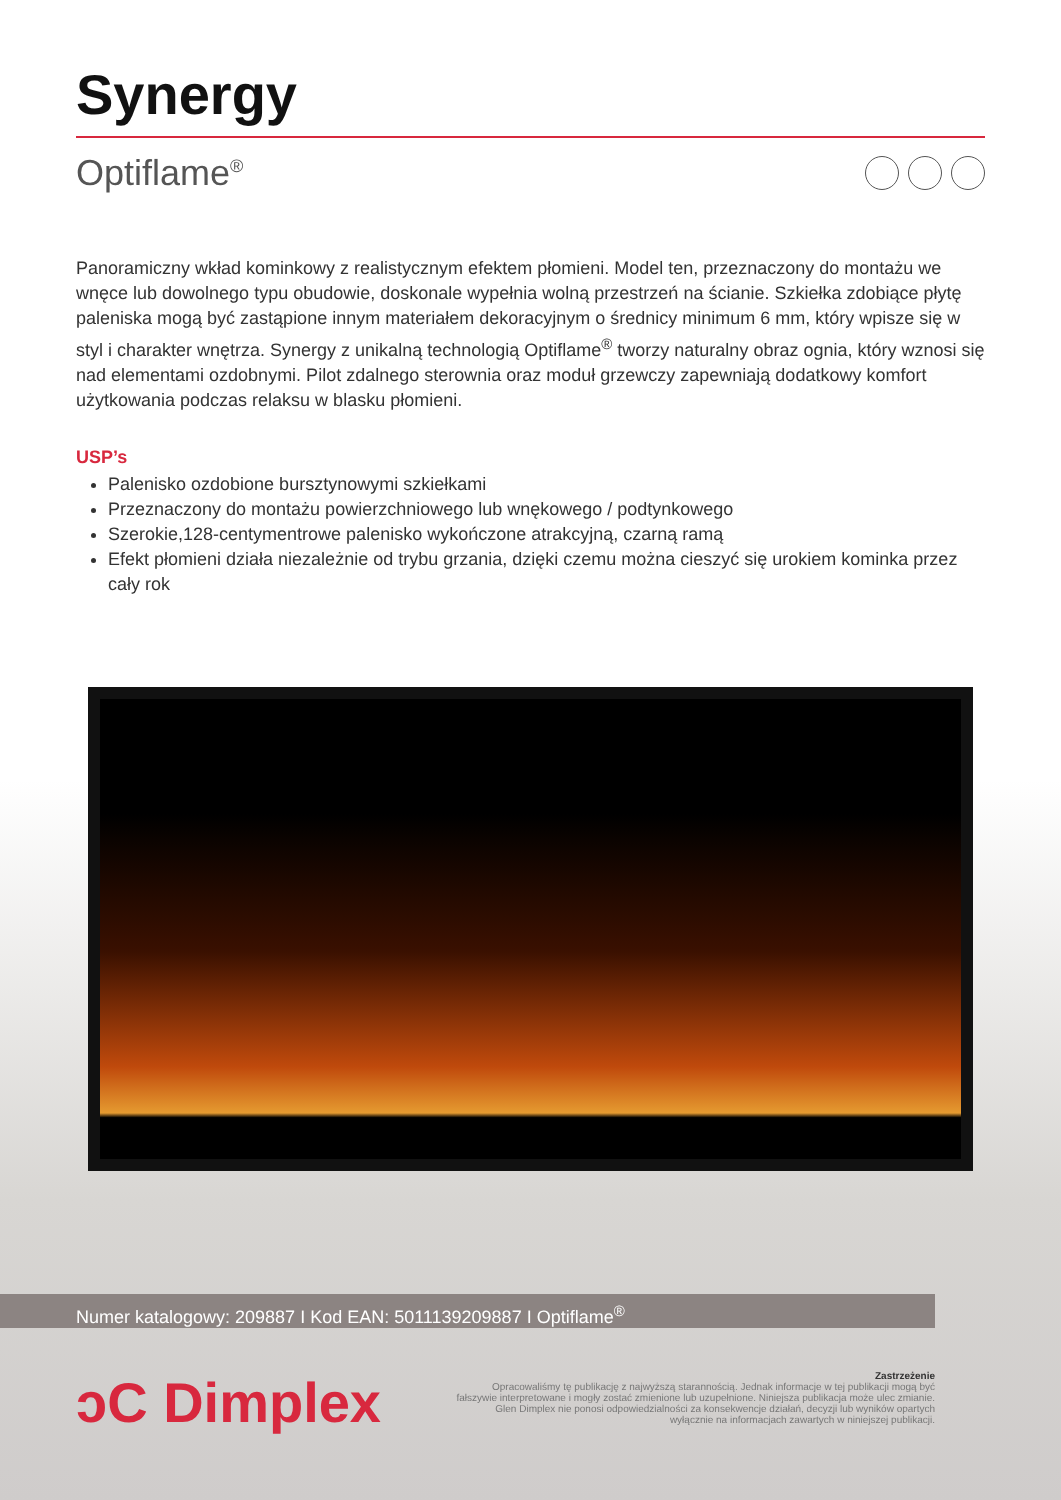Synergy
Optiflame<sup>®</sup>
Panoramiczny wkład kominkowy z realistycznym efektem płomieni. Model ten, przeznaczony do montażu we wnęce lub dowolnego typu obudowie, doskonale wypełnia wolną przestrzeń na ścianie. Szkiełka zdobiące płytę paleniska mogą być zastąpione innym materiałem dekoracyjnym o średnicy minimum 6 mm, który wpisze się w styl i charakter wnętrza. Synergy z unikalną technologią Optiflame<sup>®</sup> tworzy naturalny obraz ognia, który wznosi się nad elementami ozdobnymi. Pilot zdalnego sterownia oraz moduł grzewczy zapewniają dodatkowy komfort użytkowania podczas relaksu w blasku płomieni.
USP’s
Palenisko ozdobione bursztynowymi szkiełkami
Przeznaczony do montażu powierzchniowego lub wnękowego / podtynkowego
Szerokie,128-centymentrowe palenisko wykończone atrakcyjną, czarną ramą
Efekt płomieni działa niezależnie od trybu grzania, dzięki czemu można cieszyć się urokiem kominka przez cały rok
Numer katalogowy: 209887 I Kod EAN: 5011139209887 I Optiflame<sup>®</sup>
ↄC Dimplex
Zastrzeżenie
Opracowaliśmy tę publikację z najwyższą starannością. Jednak informacje w tej publikacji mogą być fałszywie interpretowane i mogły zostać zmienione lub uzupełnione. Niniejsza publikacja może ulec zmianie. Glen Dimplex nie ponosi odpowiedzialności za konsekwencje działań, decyzji lub wyników opartych wyłącznie na informacjach zawartych w niniejszej publikacji.